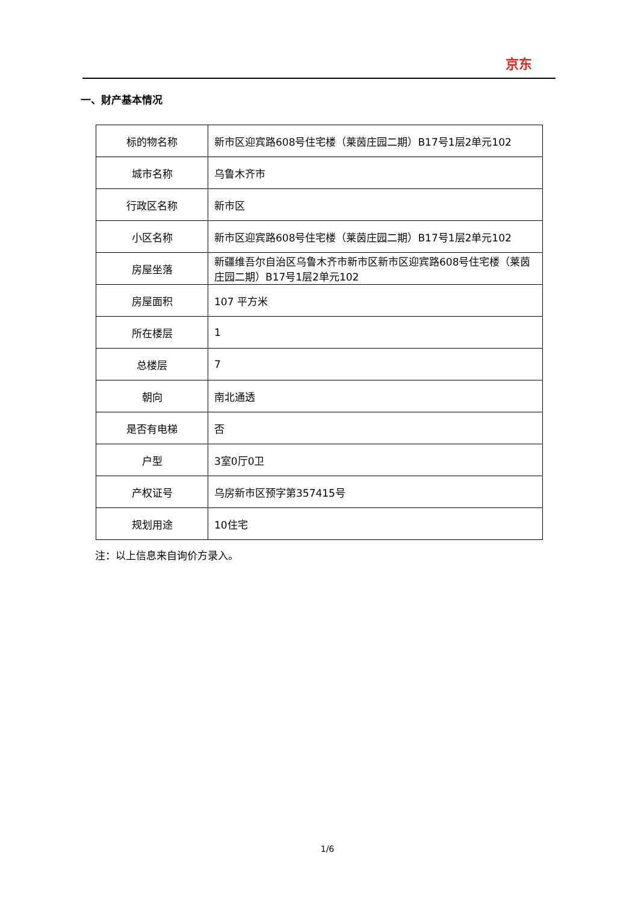京东
一、财产基本情况
| 标的物名称 | 新市区迎宾路608号住宅楼（莱茵庄园二期）B17号1层2单元102 |
| 城市名称 | 乌鲁木齐市 |
| 行政区名称 | 新市区 |
| 小区名称 | 新市区迎宾路608号住宅楼（莱茵庄园二期）B17号1层2单元102 |
| 房屋坐落 | 新疆维吾尔自治区乌鲁木齐市新市区新市区迎宾路608号住宅楼（莱茵庄园二期）B17号1层2单元102 |
| 房屋面积 | 107 平方米 |
| 所在楼层 | 1 |
| 总楼层 | 7 |
| 朝向 | 南北通透 |
| 是否有电梯 | 否 |
| 户型 | 3室0厅0卫 |
| 产权证号 | 乌房新市区预字第357415号 |
| 规划用途 | 10住宅 |
注：以上信息来自询价方录入。
1/6